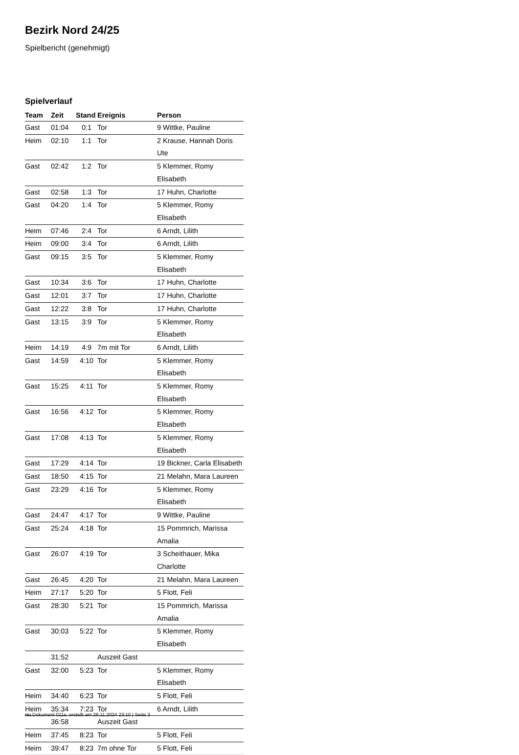Bezirk Nord 24/25
Spielbericht (genehmigt)
Spielverlauf
| Team | Zeit | Stand | Ereignis | Person |
| --- | --- | --- | --- | --- |
| Gast | 01:04 | 0:1 | Tor | 9 Wittke, Pauline |
| Heim | 02:10 | 1:1 | Tor | 2 Krause, Hannah Doris Ute |
| Gast | 02:42 | 1:2 | Tor | 5 Klemmer, Romy Elisabeth |
| Gast | 02:58 | 1:3 | Tor | 17 Huhn, Charlotte |
| Gast | 04:20 | 1:4 | Tor | 5 Klemmer, Romy Elisabeth |
| Heim | 07:46 | 2:4 | Tor | 6 Arndt, Lilith |
| Heim | 09:00 | 3:4 | Tor | 6 Arndt, Lilith |
| Gast | 09:15 | 3:5 | Tor | 5 Klemmer, Romy Elisabeth |
| Gast | 10:34 | 3:6 | Tor | 17 Huhn, Charlotte |
| Gast | 12:01 | 3:7 | Tor | 17 Huhn, Charlotte |
| Gast | 12:22 | 3:8 | Tor | 17 Huhn, Charlotte |
| Gast | 13:15 | 3:9 | Tor | 5 Klemmer, Romy Elisabeth |
| Heim | 14:19 | 4:9 | 7m mit Tor | 6 Arndt, Lilith |
| Gast | 14:59 | 4:10 | Tor | 5 Klemmer, Romy Elisabeth |
| Gast | 15:25 | 4:11 | Tor | 5 Klemmer, Romy Elisabeth |
| Gast | 16:56 | 4:12 | Tor | 5 Klemmer, Romy Elisabeth |
| Gast | 17:08 | 4:13 | Tor | 5 Klemmer, Romy Elisabeth |
| Gast | 17:29 | 4:14 | Tor | 19 Bickner, Carla Elisabeth |
| Gast | 18:50 | 4:15 | Tor | 21 Melahn, Mara Laureen |
| Gast | 23:29 | 4:16 | Tor | 5 Klemmer, Romy Elisabeth |
| Gast | 24:47 | 4:17 | Tor | 9 Wittke, Pauline |
| Gast | 25:24 | 4:18 | Tor | 15 Pommrich, Marissa Amalia |
| Gast | 26:07 | 4:19 | Tor | 3 Scheithauer, Mika Charlotte |
| Gast | 26:45 | 4:20 | Tor | 21 Melahn, Mara Laureen |
| Heim | 27:17 | 5:20 | Tor | 5 Flott, Feli |
| Gast | 28:30 | 5:21 | Tor | 15 Pommrich, Marissa Amalia |
| Gast | 30:03 | 5:22 | Tor | 5 Klemmer, Romy Elisabeth |
| | 31:52 | | Auszeit Gast | |
| Gast | 32:00 | 5:23 | Tor | 5 Klemmer, Romy Elisabeth |
| Heim | 34:40 | 6:23 | Tor | 5 Flott, Feli |
| Heim | 35:34 | 7:23 | Tor | 6 Arndt, Lilith |
| | 36:58 | | Auszeit Gast | |
| Heim | 37:45 | 8:23 | Tor | 5 Flott, Feli |
| Heim | 39:47 | 8:23 | 7m ohne Tor | 5 Flott, Feli |
nu.Dokument 011e, erstellt am 26.11.2024 23:10 | Seite 3